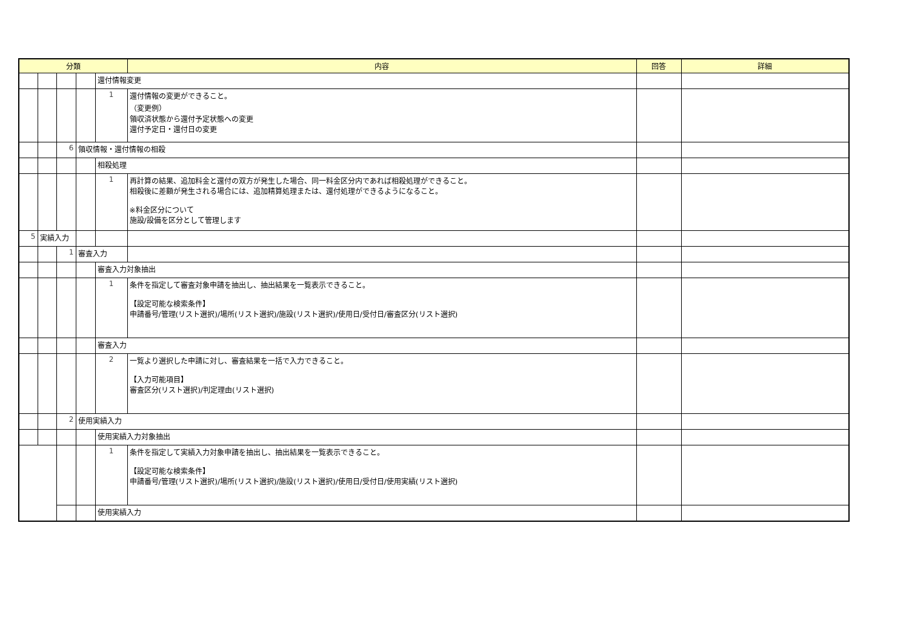| 分類 | | | | | 内容 | 回答 | 詳細 |
| --- | --- | --- | --- | --- | --- | --- | --- |
| | | | | 還付情報変更 | | | |
| | | | | 1 | 還付情報の変更ができること。 （変更例） 領収済状態から還付予定状態への変更 還付予定日・還付日の変更 | | |
| | | 6 | 領収情報・還付情報の相殺 | | | | |
| | | | | 相殺処理 | | | |
| | | | | 1 | 再計算の結果、追加料金と還付の双方が発生した場合、同一料金区分内であれば相殺処理ができること。 相殺後に差額が発生される場合には、追加精算処理または、還付処理ができるようになること。 ※料金区分について 施設/設備を区分として管理します | | |
| 5 | 実績入力 | | | | | | |
| | | 1 | 審査入力 | | | | |
| | | | | 審査入力対象抽出 | | | |
| | | | | 1 | 条件を指定して審査対象申請を抽出し、抽出結果を一覧表示できること。 【設定可能な検索条件】 申請番号/管理(リスト選択)/場所(リスト選択)/施設(リスト選択)/使用日/受付日/審査区分(リスト選択) | | |
| | | | | 審査入力 | | | |
| | | | | 2 | 一覧より選択した申請に対し、審査結果を一括で入力できること。 【入力可能項目】 審査区分(リスト選択)/判定理由(リスト選択) | | |
| | | 2 | 使用実績入力 | | | | |
| | | | | 使用実績入力対象抽出 | | | |
| | | | | 1 | 条件を指定して実績入力対象申請を抽出し、抽出結果を一覧表示できること。 【設定可能な検索条件】 申請番号/管理(リスト選択)/場所(リスト選択)/施設(リスト選択)/使用日/受付日/使用実績(リスト選択) | | |
| | | | | 使用実績入力 | | | |